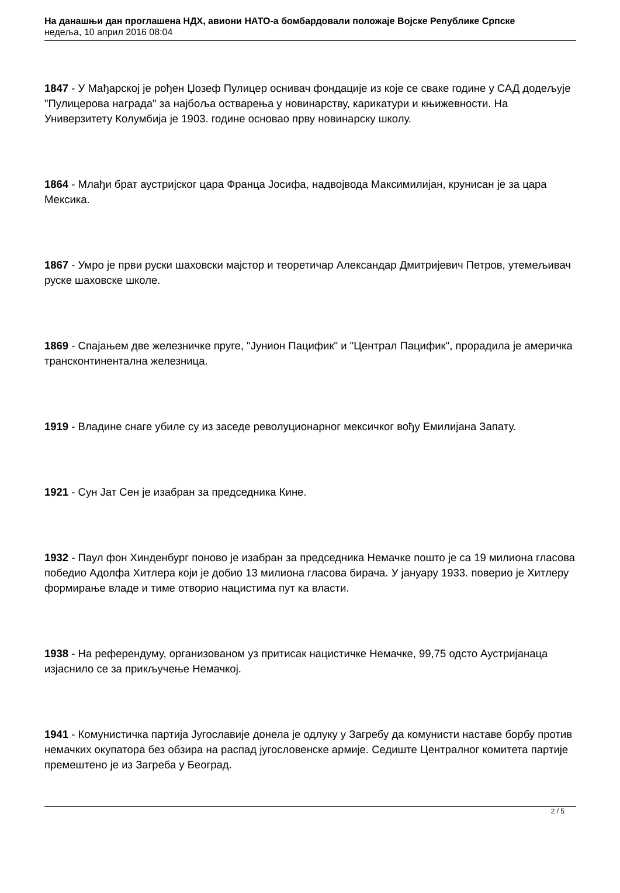На данашњи дан проглашена НДХ, авиони НАТО-а бомбардовали положаје Војске Републике Српске
недеља, 10 април 2016 08:04
1847 - У Мађарској је рођен Џозеф Пулицер оснивач фондације из које се сваке године у САД додељује "Пулицерова награда" за најбоља остварења у новинарству, карикатури и књижевности. На Универзитету Колумбија је 1903. године основао прву новинарску школу.
1864 - Млађи брат аустријског цара Франца Јосифа, надвојвода Максимилијан, крунисан је за цара Мексика.
1867 - Умро је први руски шаховски мајстор и теоретичар Александар Дмитријевич Петров, утемељивач руске шаховске школе.
1869 - Спајањем две железничке пруге, "Јунион Пацифик" и "Централ Пацифик", прорадила је америчка трансконтинентална железница.
1919 - Владине снаге убиле су из заседе револуционарног мексичког вођу Емилијана Запату.
1921 - Сун Јат Сен је изабран за председника Кине.
1932 - Паул фон Хинденбург поново је изабран за председника Немачке пошто је са 19 милиона гласова победио Адолфа Хитлера који је добио 13 милиона гласова бирача. У јануару 1933. поверио је Хитлеру формирање владе и тиме отворио нацистима пут ка власти.
1938 - На референдуму, организованом уз притисак нацистичке Немачке, 99,75 одсто Аустријанаца изјаснило се за прикључење Немачкој.
1941 - Комунистичка партија Југославије донела је одлуку у Загребу да комунисти наставе борбу против немачких окупатора без обзира на распад југословенске армије. Седиште Централног комитета партије премештено је из Загреба у Београд.
2 / 5